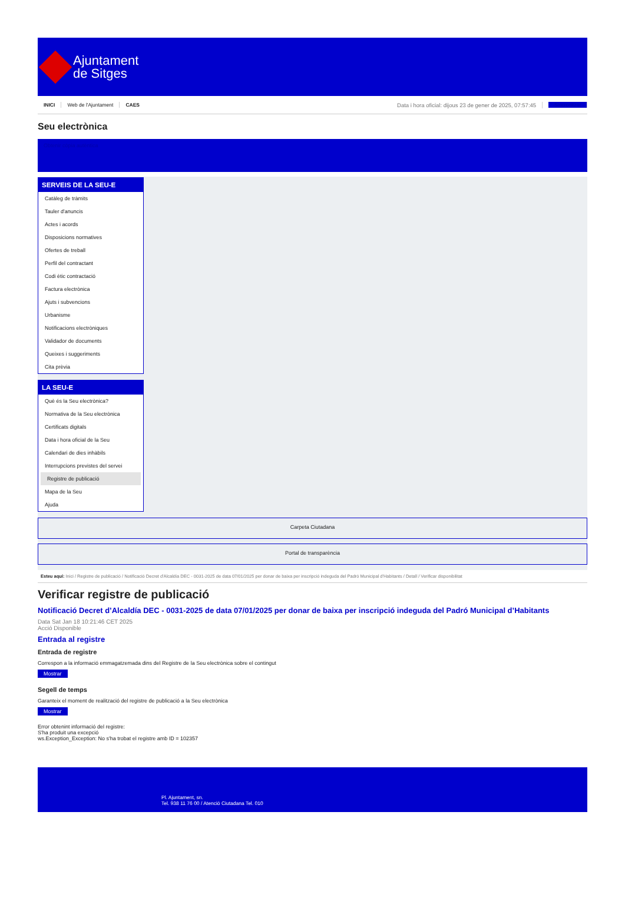Ajuntament
de Sitges
INICI Web de l'Ajuntament CAES Data i hora oficial: dijous 23 de gener de 2025, 07:57:45 Sincronitzar
Seu electrònica
Obtenir còpia autèntica
SERVEIS DE LA SEU-E
Catàleg de tràmits
Tauler d'anuncis
Actes i acords
Disposicions normatives
Ofertes de treball
Perfil del contractant
Codi ètic contractació
Factura electrònica
Ajuts i subvencions
Urbanisme
Notificacions electròniques
Validador de documents
Queixes i suggeriments
Cita prèvia
LA SEU-E
Què és la Seu electrònica?
Normativa de la Seu electrònica
Certificats digitals
Data i hora oficial de la Seu
Calendari de dies inhàbils
Interrupcions previstes del servei
Registre de publicació
Mapa de la Seu
Ajuda
Carpeta Ciutadana
Portal de transparència
Esteu aquí: Inici / Registre de publicació / Notificació Decret d'Alcaldía DEC - 0031-2025 de data 07/01/2025 per donar de baixa per inscripció indeguda del Padró Municipal d'Habitants / Detall / Verificar disponibilitat
Verificar registre de publicació
Notificació Decret d’Alcaldía DEC - 0031-2025 de data 07/01/2025 per donar de baixa per inscripció indeguda del Padró Municipal d’Habitants
Data Sat Jan 18 10:21:46 CET 2025
Acció Disponible
Entrada al registre
Entrada de registre
Correspon a la informació emmagatzemada dins del Registre de la Seu electrònica sobre el contingut
Mostrar
Segell de temps
Garanteix el moment de realització del registre de publicació a la Seu electrònica
Mostrar
Error obtenint informació del registre:
S'ha produit una excepció
ws.Exception_Exception: No s'ha trobat el registre amb ID = 102357
Pl. Ajuntament, sn.
Tel. 938 11 76 00 / Atenció Ciutadana Tel. 010